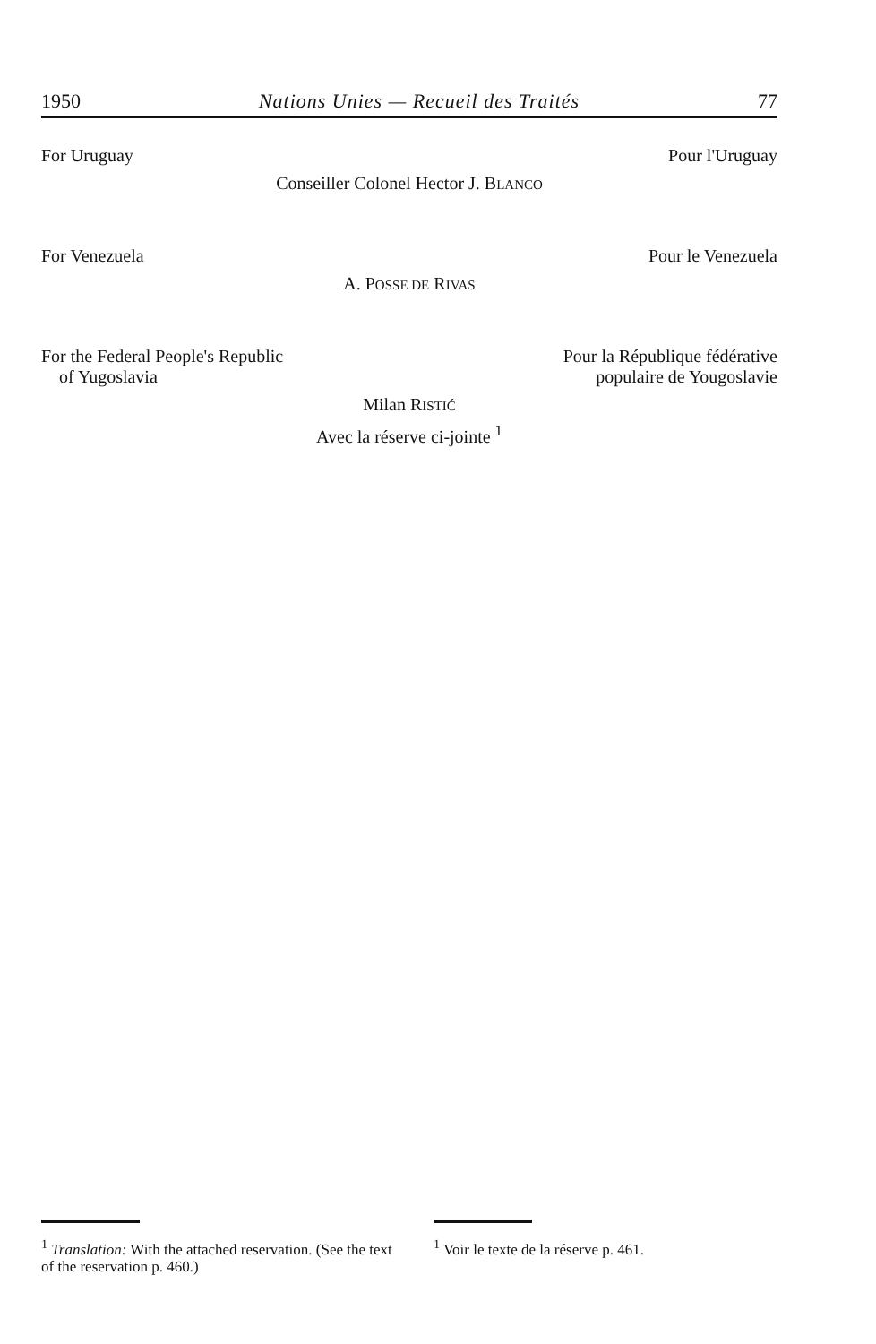1950 Nations Unies — Recueil des Traités 77
For Uruguay Pour l'Uruguay
Conseiller Colonel Hector J. BLANCO
For Venezuela Pour le Venezuela
A. POSSE DE RIVAS
For the Federal People's Republic
of Yugoslavia Pour la République fédérative
populaire de Yougoslavie
Milan RISTIĆ
Avec la réserve ci-jointe <sup>1</sup>
<sup>1</sup> Translation: With the attached reservation. (See the text of the reservation p. 460.)
<sup>1</sup> Voir le texte de la réserve p. 461.